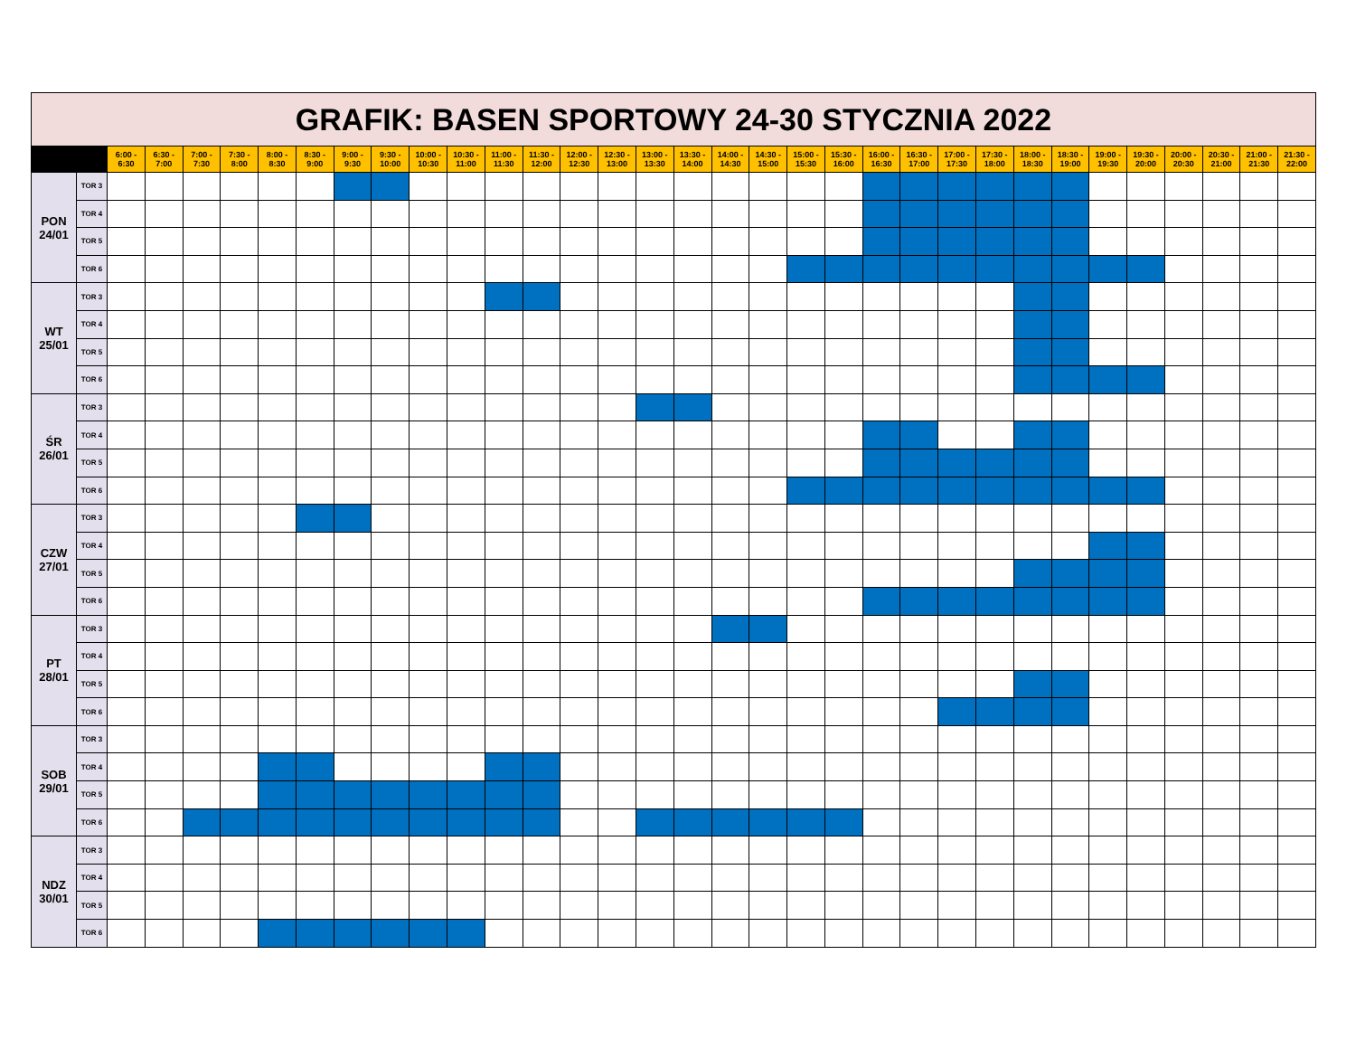| GRAFIK: BASEN SPORTOWY 24-30 STYCZNIA 2022 | | | | | | | | | | | | | | | | | | | | | | | | | | | | | | | | | |
| | | 6:00 - 6:30 | 6:30 - 7:00 | 7:00 - 7:30 | 7:30 - 8:00 | 8:00 - 8:30 | 8:30 - 9:00 | 9:00 - 9:30 | 9:30 - 10:00 | 10:00 - 10:30 | 10:30 - 11:00 | 11:00 - 11:30 | 11:30 - 12:00 | 12:00 - 12:30 | 12:30 - 13:00 | 13:00 - 13:30 | 13:30 - 14:00 | 14:00 - 14:30 | 14:30 - 15:00 | 15:00 - 15:30 | 15:30 - 16:00 | 16:00 - 16:30 | 16:30 - 17:00 | 17:00 - 17:30 | 17:30 - 18:00 | 18:00 - 18:30 | 18:30 - 19:00 | 19:00 - 19:30 | 19:30 - 20:00 | 20:00 - 20:30 | 20:30 - 21:00 | 21:00 - 21:30 | 21:30 - 22:00 |
| PON 24/01 | TOR 3 | | | | | | | | | | | | | | | | | | | | | | | | | | | | | | | | |
| | TOR 4 | | | | | | | | | | | | | | | | | | | | | | | | | | | | | | | | |
| | TOR 5 | | | | | | | | | | | | | | | | | | | | | | | | | | | | | | | | |
| | TOR 6 | | | | | | | | | | | | | | | | | | | | | | | | | | | | | | | | |
| WT 25/01 | TOR 3 | | | | | | | | | | | | | | | | | | | | | | | | | | | | | | | | |
| | TOR 4 | | | | | | | | | | | | | | | | | | | | | | | | | | | | | | | | |
| | TOR 5 | | | | | | | | | | | | | | | | | | | | | | | | | | | | | | | | |
| | TOR 6 | | | | | | | | | | | | | | | | | | | | | | | | | | | | | | | | |
| ŚR 26/01 | TOR 3 | | | | | | | | | | | | | | | | | | | | | | | | | | | | | | | | |
| | TOR 4 | | | | | | | | | | | | | | | | | | | | | | | | | | | | | | | | |
| | TOR 5 | | | | | | | | | | | | | | | | | | | | | | | | | | | | | | | | |
| | TOR 6 | | | | | | | | | | | | | | | | | | | | | | | | | | | | | | | | |
| CZW 27/01 | TOR 3 | | | | | | | | | | | | | | | | | | | | | | | | | | | | | | | | |
| | TOR 4 | | | | | | | | | | | | | | | | | | | | | | | | | | | | | | | | |
| | TOR 5 | | | | | | | | | | | | | | | | | | | | | | | | | | | | | | | | |
| | TOR 6 | | | | | | | | | | | | | | | | | | | | | | | | | | | | | | | | |
| PT 28/01 | TOR 3 | | | | | | | | | | | | | | | | | | | | | | | | | | | | | | | | |
| | TOR 4 | | | | | | | | | | | | | | | | | | | | | | | | | | | | | | | | |
| | TOR 5 | | | | | | | | | | | | | | | | | | | | | | | | | | | | | | | | |
| | TOR 6 | | | | | | | | | | | | | | | | | | | | | | | | | | | | | | | | |
| SOB 29/01 | TOR 3 | | | | | | | | | | | | | | | | | | | | | | | | | | | | | | | | |
| | TOR 4 | | | | | | | | | | | | | | | | | | | | | | | | | | | | | | | | |
| | TOR 5 | | | | | | | | | | | | | | | | | | | | | | | | | | | | | | | | |
| | TOR 6 | | | | | | | | | | | | | | | | | | | | | | | | | | | | | | | | |
| NDZ 30/01 | TOR 3 | | | | | | | | | | | | | | | | | | | | | | | | | | | | | | | | |
| | TOR 4 | | | | | | | | | | | | | | | | | | | | | | | | | | | | | | | | |
| | TOR 5 | | | | | | | | | | | | | | | | | | | | | | | | | | | | | | | | |
| | TOR 6 | | | | | | | | | | | | | | | | | | | | | | | | | | | | | | | | |